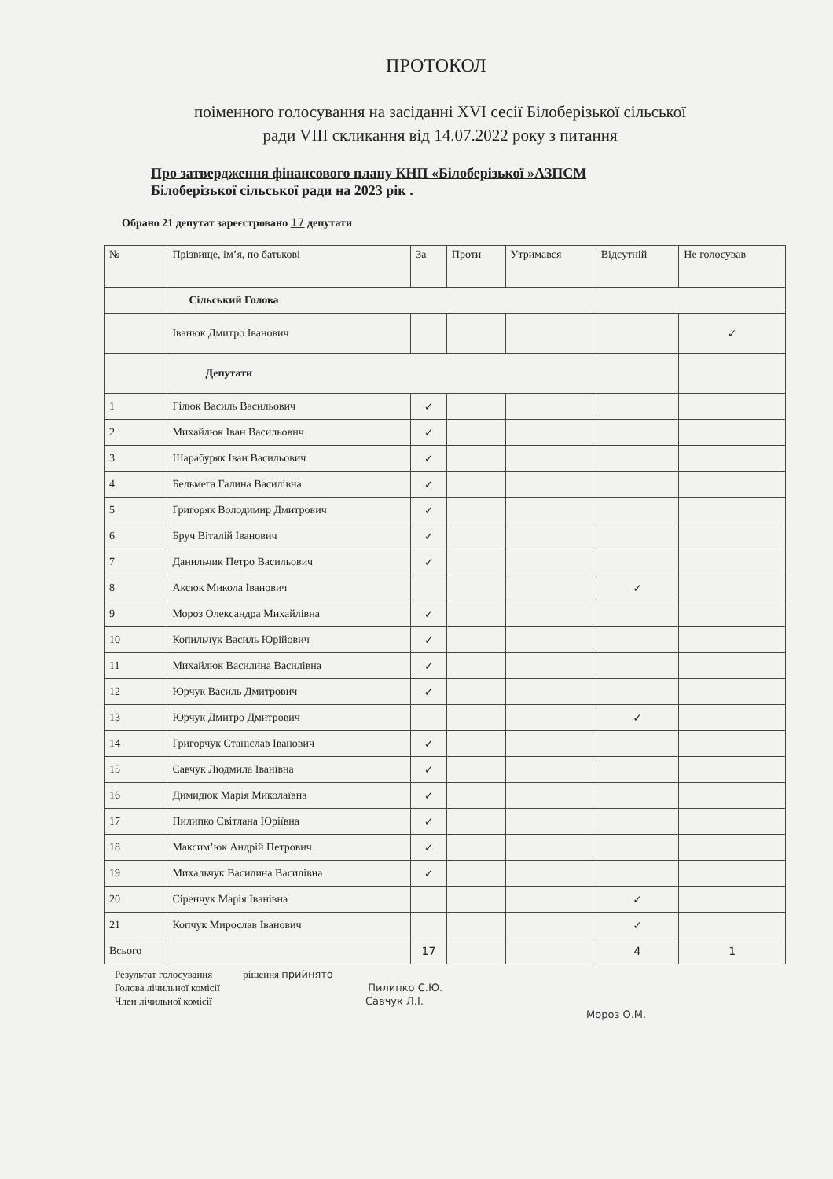ПРОТОКОЛ
поіменного голосування на засіданні XVI сесії Білоберізької сільської
ради VIII скликання від 14.07.2022 року з питання
Про затвердження фінансового плану КНП «Білоберізької »АЗПСМ
Білоберізької сільської ради на 2023 рік .
Обрано 21 депутат зареєстровано 17 депутати
| № | Прізвище, ім’я, по батькові | За | Проти | Утримався | Відсутній | Не голосував |
| --- | --- | --- | --- | --- | --- | --- |
| | Сільський Голова | | | | | |
| | Іванюк Дмитро Іванович | | | | | ✓ |
| | Депутати | | | | | |
| 1 | Гілюк Василь Васильович | ✓ | | | | |
| 2 | Михайлюк Іван Васильович | ✓ | | | | |
| 3 | Шарабуряк Іван Васильович | ✓ | | | | |
| 4 | Бельмега Галина Василівна | ✓ | | | | |
| 5 | Григоряк Володимир Дмитрович | ✓ | | | | |
| 6 | Бруч Віталій Іванович | ✓ | | | | |
| 7 | Данильчик Петро Васильович | ✓ | | | | |
| 8 | Аксюк Микола Іванович | | | | ✓ | |
| 9 | Мороз Олександра Михайлівна | ✓ | | | | |
| 10 | Копильчук Василь Юрійович | ✓ | | | | |
| 11 | Михайлюк Василина Василівна | ✓ | | | | |
| 12 | Юрчук Василь Дмитрович | ✓ | | | | |
| 13 | Юрчук Дмитро Дмитрович | | | | ✓ | |
| 14 | Григорчук Станіслав Іванович | ✓ | | | | |
| 15 | Савчук Людмила Іванівна | ✓ | | | | |
| 16 | Димидюк Марія Миколаївна | ✓ | | | | |
| 17 | Пилипко Світлана Юріївна | ✓ | | | | |
| 18 | Максим’юк Андрій Петрович | ✓ | | | | |
| 19 | Михальчук Василина Василівна | ✓ | | | | |
| 20 | Сіренчук Марія Іванівна | | | | ✓ | |
| 21 | Копчук Мирослав Іванович | | | | ✓ | |
| Всього | | 17 | | | 4 | 1 |
Результат голосування рішення прийнято
Голова лічильної комісії Пилипко С.Ю.
Член лічильної комісії Савчук Л.І.
Мороз О.М.